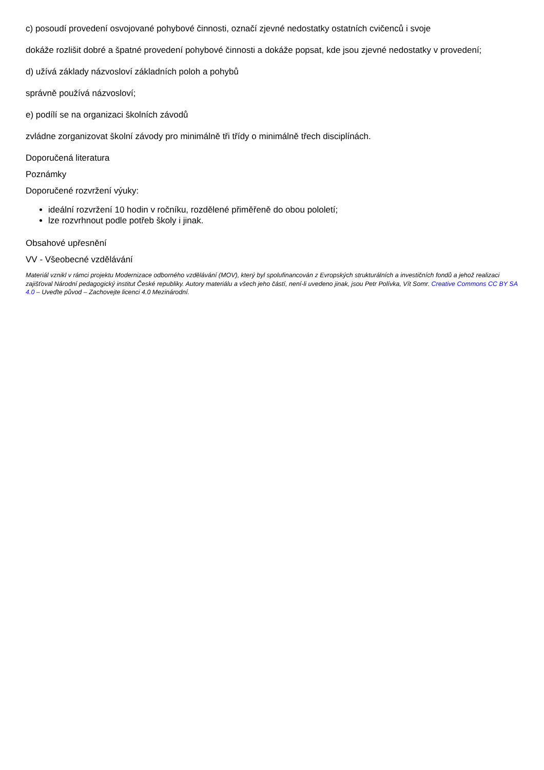c) posoudí provedení osvojované pohybové činnosti, označí zjevné nedostatky ostatních cvičenců i svoje
dokáže rozlišit dobré a špatné provedení pohybové činnosti a dokáže popsat, kde jsou zjevné nedostatky v provedení;
d) užívá základy názvosloví základních poloh a pohybů
správně používá názvosloví;
e) podílí se na organizaci školních závodů
zvládne zorganizovat školní závody pro minimálně tři třídy o minimálně třech disciplínách.
Doporučená literatura
Poznámky
Doporučené rozvržení výuky:
ideální rozvržení 10 hodin v ročníku, rozdělené přiměřeně do obou pololetí;
lze rozvrhnout podle potřeb školy i jinak.
Obsahové upřesnění
VV - Všeobecné vzdělávání
Materiál vznikl v rámci projektu Modernizace odborného vzdělávání (MOV), který byl spolufinancován z Evropských strukturálních a investičních fondů a jehož realizaci zajišťoval Národní pedagogický institut České republiky. Autory materiálu a všech jeho částí, není-li uvedeno jinak, jsou Petr Polívka, Vít Somr. Creative Commons CC BY SA 4.0 – Uveďte původ – Zachovejte licenci 4.0 Mezinárodní.